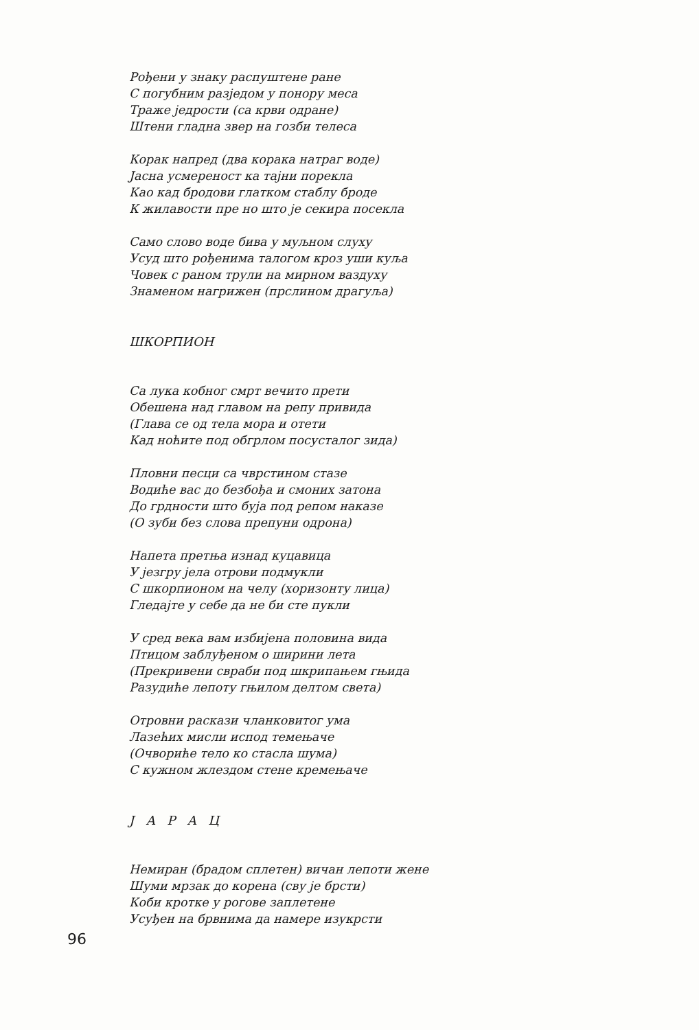Рођени у знаку распуштене ране
С погубним разједом у понору меса
Траже једрости (са крви одране)
Штени гладна звер на гозби телеса
Корак напред (два корака натраг воде)
Јасна усмереност ка тајни порекла
Као кад бродови глатком стаблу броде
К жилавости пре но што је секира посекла
Само слово воде бива у муљном слуху
Усуд што рођенима талогом кроз уши куља
Човек с раном трули на мирном ваздуху
Знаменом нагрижен (прслином драгуља)
ШКОРПИОН
Са лука кобног смрт вечито прети
Обешена над главом на репу привида
(Глава се од тела мора и отети
Кад ноћите под обгрлом посусталог зида)
Пловни песци са чврстином стазе
Водиће вас до безбођа и смоних затона
До грдности што буја под репом наказе
(О зуби без слова препуни одрона)
Напета претња изнад куцавица
У језгру јела отрови подмукли
С шкорпионом на челу (хоризонту лица)
Гледајте у себе да не би сте пукли
У сред века вам избијена половина вида
Птицом заблуђеном о ширини лета
(Прекривени свраби под шкрипањем гњида
Разудиће лепоту гњилом делтом света)
Отровни раскази чланковитог ума
Лазећих мисли испод темењаче
(Очвориће тело ко стасла шума)
С кужном жлездом стене кремењаче
Ј А Р А Ц
Немиран (брадом сплетен) вичан лепоти жене
Шуми мрзак до корена (сву је брсти)
Коби кротке у рогове заплетене
Усуђен на брвнима да намере изукрсти
96